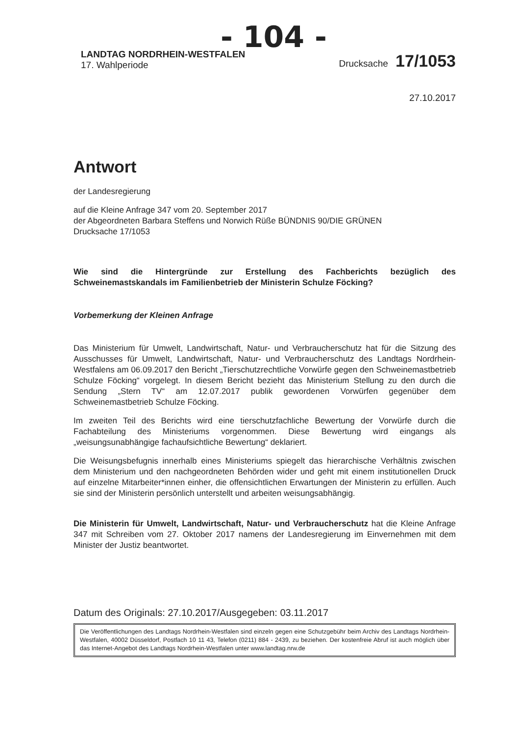- 104 -
LANDTAG NORDRHEIN-WESTFALEN
17. Wahlperiode
Drucksache 17/1053
27.10.2017
Antwort
der Landesregierung
auf die Kleine Anfrage 347 vom 20. September 2017
der Abgeordneten Barbara Steffens und Norwich Rüße BÜNDNIS 90/DIE GRÜNEN
Drucksache 17/1053
Wie sind die Hintergründe zur Erstellung des Fachberichts bezüglich des Schweinemastskandals im Familienbetrieb der Ministerin Schulze Föcking?
Vorbemerkung der Kleinen Anfrage
Das Ministerium für Umwelt, Landwirtschaft, Natur- und Verbraucherschutz hat für die Sitzung des Ausschusses für Umwelt, Landwirtschaft, Natur- und Verbraucherschutz des Landtags Nordrhein-Westfalens am 06.09.2017 den Bericht „Tierschutzrechtliche Vorwürfe gegen den Schweinemastbetrieb Schulze Föcking“ vorgelegt. In diesem Bericht bezieht das Ministerium Stellung zu den durch die Sendung „Stern TV“ am 12.07.2017 publik gewordenen Vorwürfen gegenüber dem Schweinemastbetrieb Schulze Föcking.
Im zweiten Teil des Berichts wird eine tierschutzfachliche Bewertung der Vorwürfe durch die Fachabteilung des Ministeriums vorgenommen. Diese Bewertung wird eingangs als „weisungsunabhängige fachaufsichtliche Bewertung“ deklariert.
Die Weisungsbefugnis innerhalb eines Ministeriums spiegelt das hierarchische Verhältnis zwischen dem Ministerium und den nachgeordneten Behörden wider und geht mit einem institutionellen Druck auf einzelne Mitarbeiter*innen einher, die offensichtlichen Erwartungen der Ministerin zu erfüllen. Auch sie sind der Ministerin persönlich unterstellt und arbeiten weisungsabhängig.
Die Ministerin für Umwelt, Landwirtschaft, Natur- und Verbraucherschutz hat die Kleine Anfrage 347 mit Schreiben vom 27. Oktober 2017 namens der Landesregierung im Einvernehmen mit dem Minister der Justiz beantwortet.
Datum des Originals: 27.10.2017/Ausgegeben: 03.11.2017
Die Veröffentlichungen des Landtags Nordrhein-Westfalen sind einzeln gegen eine Schutzgebühr beim Archiv des Landtags Nordrhein-Westfalen, 40002 Düsseldorf, Postfach 10 11 43, Telefon (0211) 884 - 2439, zu beziehen. Der kostenfreie Abruf ist auch möglich über das Internet-Angebot des Landtags Nordrhein-Westfalen unter www.landtag.nrw.de